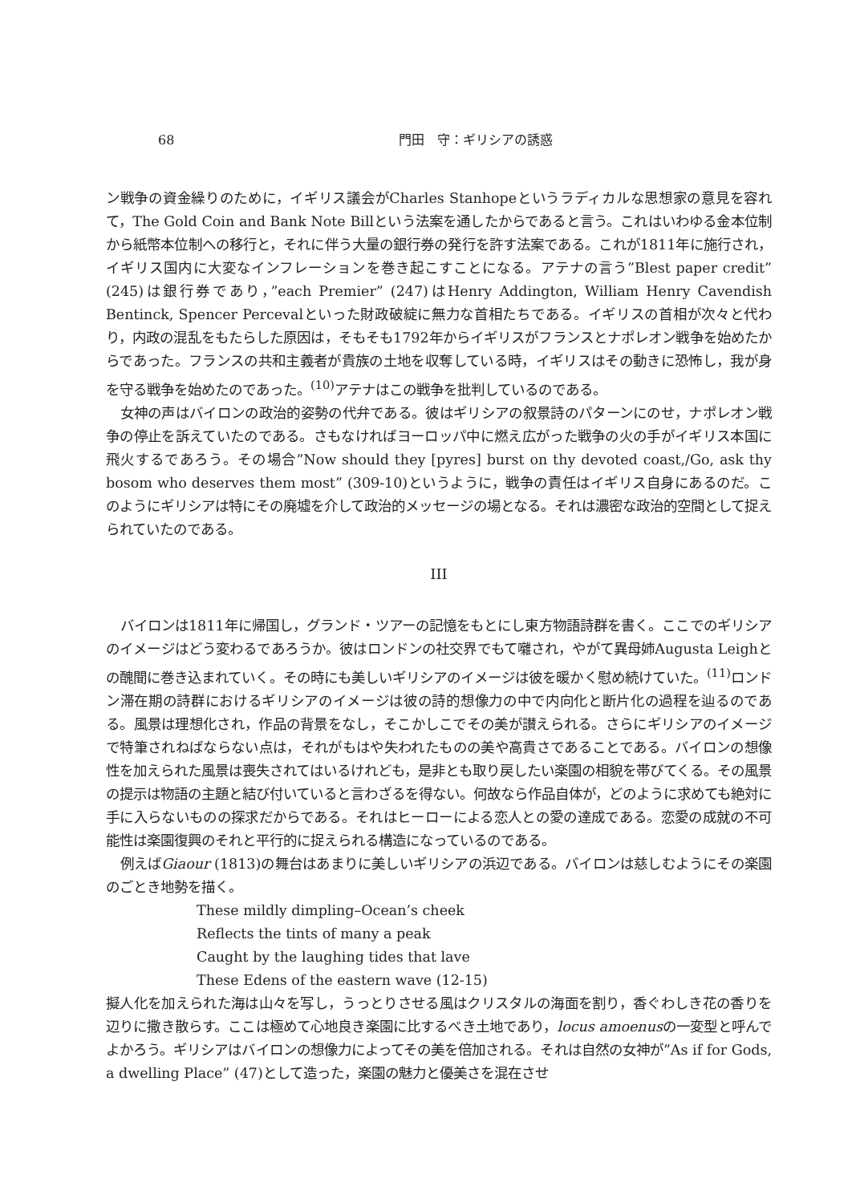68 門田　守：ギリシアの誘惑
ン戦争の資金繰りのために，イギリス議会がCharles Stanhopeというラディカルな思想家の意見を容れて，The Gold Coin and Bank Note Billという法案を通したからであると言う。これはいわゆる金本位制から紙幣本位制への移行と，それに伴う大量の銀行券の発行を許す法案である。これが1811年に施行され，イギリス国内に大変なインフレーションを巻き起こすことになる。アテナの言う”Blest paper credit” (245)は銀行券であり，”each Premier” (247)はHenry Addington, William Henry Cavendish Bentinck, Spencer Percevalといった財政破綻に無力な首相たちである。イギリスの首相が次々と代わり，内政の混乱をもたらした原因は，そもそも1792年からイギリスがフランスとナポレオン戦争を始めたからであった。フランスの共和主義者が貴族の土地を収奪している時，イギリスはその動きに恐怖し，我が身を守る戦争を始めたのであった。<sup>(10)</sup>アテナはこの戦争を批判しているのである。
女神の声はバイロンの政治的姿勢の代弁である。彼はギリシアの叙景詩のパターンにのせ，ナポレオン戦争の停止を訴えていたのである。さもなければヨーロッパ中に燃え広がった戦争の火の手がイギリス本国に飛火するであろう。その場合”Now should they [pyres] burst on thy devoted coast,/Go, ask thy bosom who deserves them most” (309-10)というように，戦争の責任はイギリス自身にあるのだ。このようにギリシアは特にその廃墟を介して政治的メッセージの場となる。それは濃密な政治的空間として捉えられていたのである。
III
バイロンは1811年に帰国し，グランド・ツアーの記憶をもとにし東方物語詩群を書く。ここでのギリシアのイメージはどう変わるであろうか。彼はロンドンの社交界でもて囃され，やがて異母姉Augusta Leighとの醜聞に巻き込まれていく。その時にも美しいギリシアのイメージは彼を暖かく慰め続けていた。<sup>(11)</sup>ロンドン滞在期の詩群におけるギリシアのイメージは彼の詩的想像力の中で内向化と断片化の過程を辿るのである。風景は理想化され，作品の背景をなし，そこかしこでその美が讃えられる。さらにギリシアのイメージで特筆されねばならない点は，それがもはや失われたものの美や高貴さであることである。バイロンの想像性を加えられた風景は喪失されてはいるけれども，是非とも取り戻したい楽園の相貌を帯びてくる。その風景の提示は物語の主題と結び付いていると言わざるを得ない。何故なら作品自体が，どのように求めても絶対に手に入らないものの探求だからである。それはヒーローによる恋人との愛の達成である。恋愛の成就の不可能性は楽園復興のそれと平行的に捉えられる構造になっているのである。
例えばGiaour (1813)の舞台はあまりに美しいギリシアの浜辺である。バイロンは慈しむようにその楽園のごとき地勢を描く。
These mildly dimpling–Ocean’s cheek
Reflects the tints of many a peak
Caught by the laughing tides that lave
These Edens of the eastern wave (12-15)
擬人化を加えられた海は山々を写し，うっとりさせる風はクリスタルの海面を割り，香ぐわしき花の香りを辺りに撒き散らす。ここは極めて心地良き楽園に比するべき土地であり，locus amoenusの一変型と呼んでよかろう。ギリシアはバイロンの想像力によってその美を倍加される。それは自然の女神が”As if for Gods, a dwelling Place” (47)として造った，楽園の魅力と優美さを混在させ